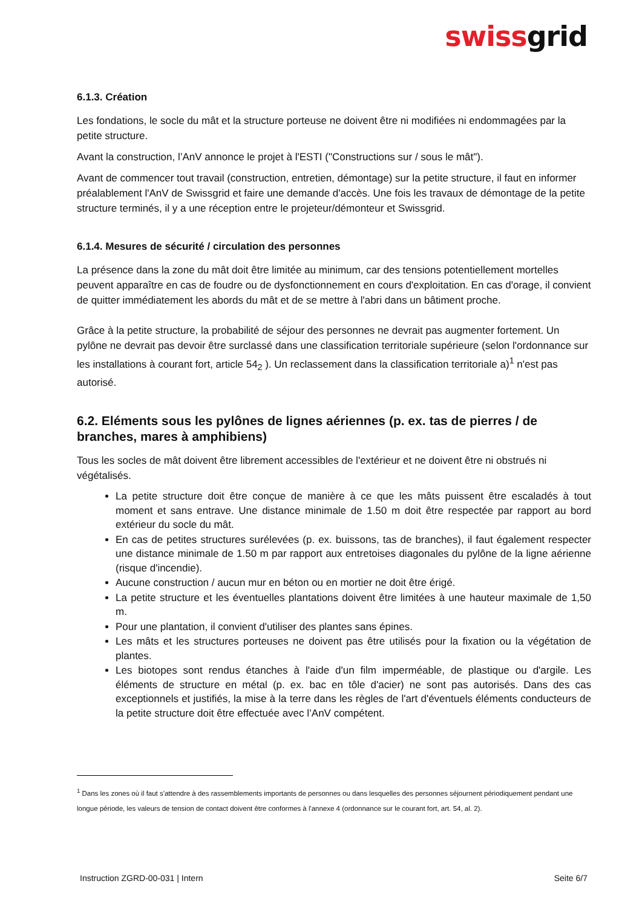swissgrid
6.1.3. Création
Les fondations, le socle du mât et la structure porteuse ne doivent être ni modifiées ni endommagées par la petite structure.
Avant la construction, l’AnV annonce le projet à l'ESTI ("Constructions sur / sous le mât").
Avant de commencer tout travail (construction, entretien, démontage) sur la petite structure, il faut en informer préalablement l'AnV de Swissgrid et faire une demande d'accès. Une fois les travaux de démontage de la petite structure terminés, il y a une réception entre le projeteur/démonteur et Swissgrid.
6.1.4. Mesures de sécurité / circulation des personnes
La présence dans la zone du mât doit être limitée au minimum, car des tensions potentiellement mortelles peuvent apparaître en cas de foudre ou de dysfonctionnement en cours d'exploitation. En cas d'orage, il convient de quitter immédiatement les abords du mât et de se mettre à l'abri dans un bâtiment proche.
Grâce à la petite structure, la probabilité de séjour des personnes ne devrait pas augmenter fortement. Un pylône ne devrait pas devoir être surclassé dans une classification territoriale supérieure (selon l'ordonnance sur les installations à courant fort, article 54<sub>2</sub> ). Un reclassement dans la classification territoriale a)<sup>1</sup> n'est pas autorisé.
6.2. Eléments sous les pylônes de lignes aériennes (p. ex. tas de pierres / de branches, mares à amphibiens)
Tous les socles de mât doivent être librement accessibles de l'extérieur et ne doivent être ni obstrués ni végétalisés.
La petite structure doit être conçue de manière à ce que les mâts puissent être escaladés à tout moment et sans entrave. Une distance minimale de 1.50 m doit être respectée par rapport au bord extérieur du socle du mât.
En cas de petites structures surélevées (p. ex. buissons, tas de branches), il faut également respecter une distance minimale de 1.50 m par rapport aux entretoises diagonales du pylône de la ligne aérienne (risque d'incendie).
Aucune construction / aucun mur en béton ou en mortier ne doit être érigé.
La petite structure et les éventuelles plantations doivent être limitées à une hauteur maximale de 1,50 m.
Pour une plantation, il convient d'utiliser des plantes sans épines.
Les mâts et les structures porteuses ne doivent pas être utilisés pour la fixation ou la végétation de plantes.
Les biotopes sont rendus étanches à l'aide d'un film imperméable, de plastique ou d'argile. Les éléments de structure en métal (p. ex. bac en tôle d'acier) ne sont pas autorisés. Dans des cas exceptionnels et justifiés, la mise à la terre dans les règles de l'art d'éventuels éléments conducteurs de la petite structure doit être effectuée avec l’AnV compétent.
<sup>1</sup> Dans les zones où il faut s'attendre à des rassemblements importants de personnes ou dans lesquelles des personnes séjournent périodiquement pendant une longue période, les valeurs de tension de contact doivent être conformes à l'annexe 4 (ordonnance sur le courant fort, art. 54, al. 2).
Instruction ZGRD-00-031 | Intern Seite 6/7